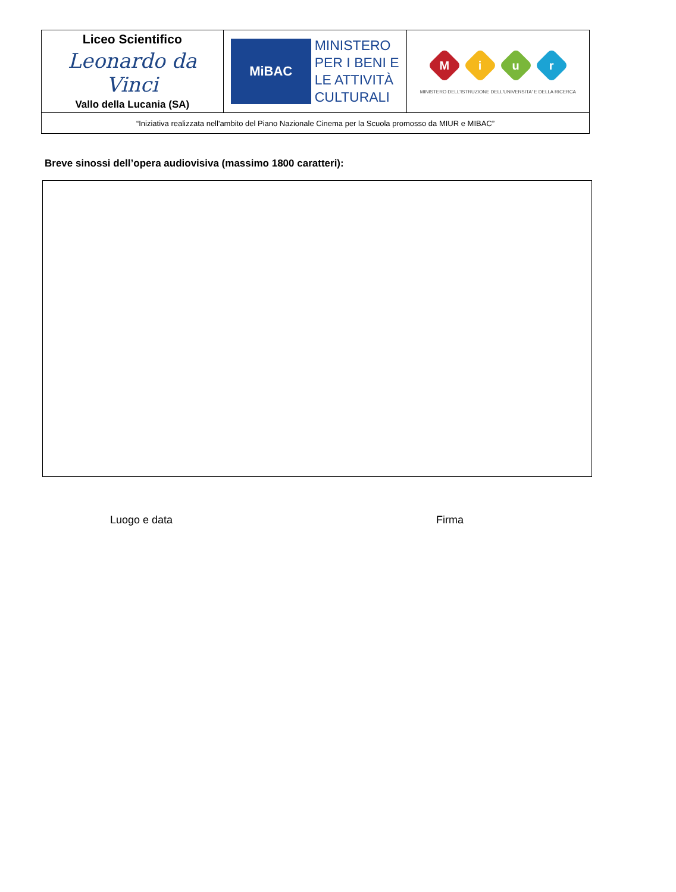| Liceo Scientifico Leonardo da Vinci Vallo della Lucania (SA) | MiBAC MINISTERO PER I BENI E LE ATTIVITÀ CULTURALI | M i u r MINISTERO DELL'ISTRUZIONE DELL'UNIVERSITA' E DELLA RICERCA |
| “Iniziativa realizzata nell'ambito del Piano Nazionale Cinema per la Scuola promosso da MIUR e MIBAC” | | |
Breve sinossi dell’opera audiovisiva (massimo 1800 caratteri):
Luogo e data Firma